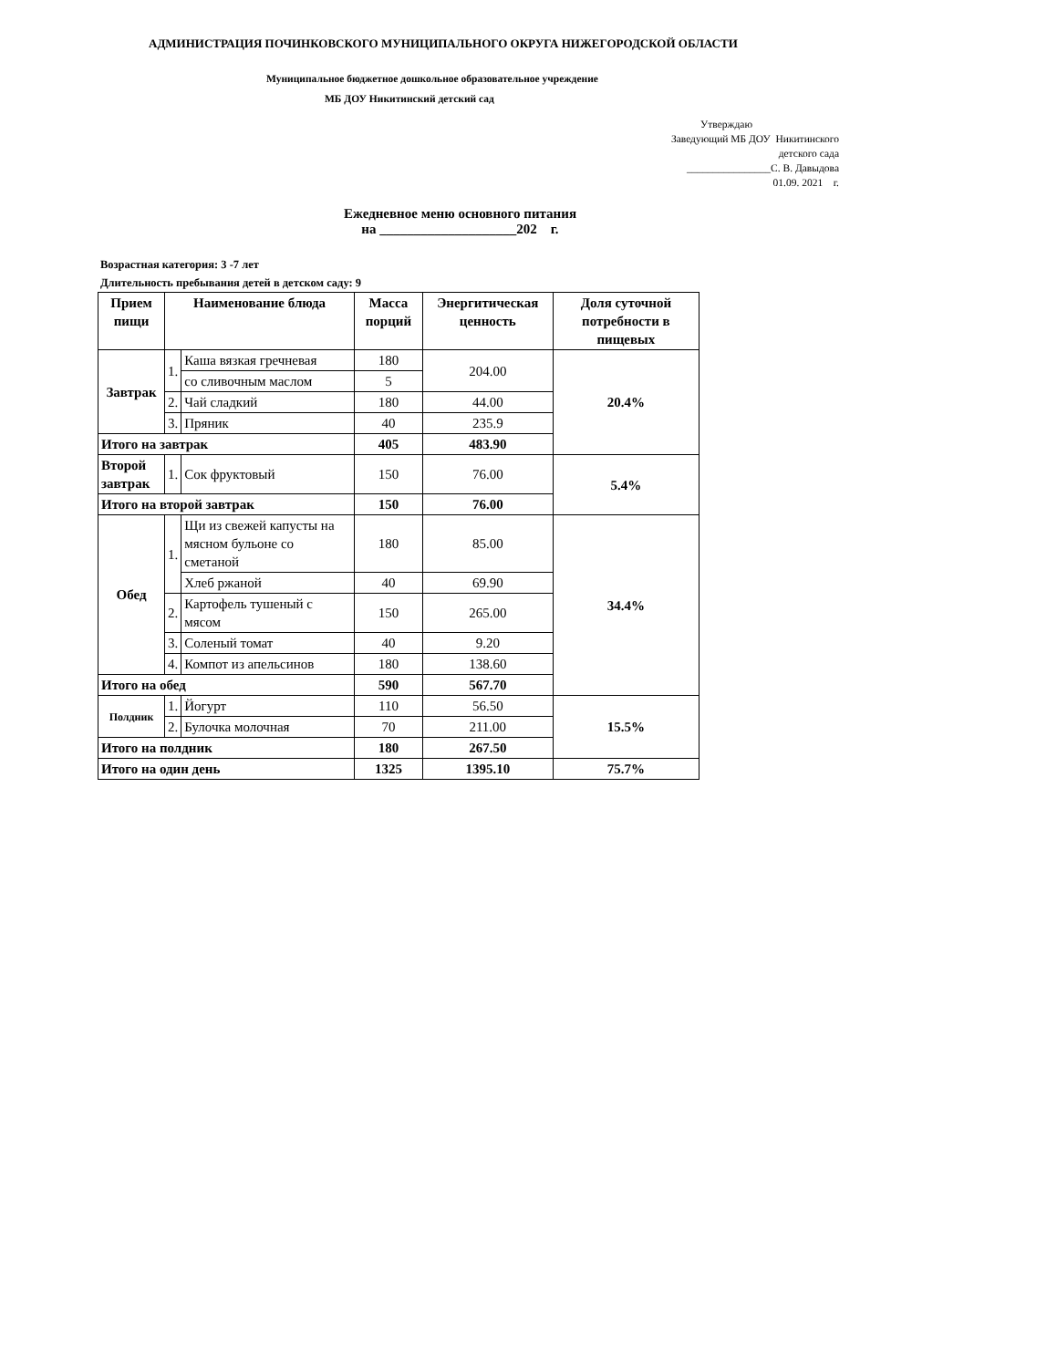АДМИНИСТРАЦИЯ ПОЧИНКОВСКОГО МУНИЦИПАЛЬНОГО ОКРУГА НИЖЕГОРОДСКОЙ ОБЛАСТИ
Муниципальное бюджетное дошкольное образовательное учреждение
МБ ДОУ Никитинский детский сад
Утверждаю
Заведующий МБ ДОУ Никитинского
детского сада
________________С. В. Давыдова
01.09. 2021 г.
Ежедневное меню основного питания
на ____________________202 г.
Возрастная категория: 3 -7 лет
Длительность пребывания детей в детском саду: 9
| Прием пищи | Наименование блюда | | Масса порций | Энергитическая ценность | Доля суточной потребности в пищевых |
| --- | --- | --- | --- | --- | --- |
| Завтрак | 1. | Каша вязкая гречневая | 180 | 204.00 | 20.4% |
| | | со сливочным маслом | 5 | | |
| | 2. | Чай сладкий | 180 | 44.00 | |
| | 3. | Пряник | 40 | 235.9 | |
| Итого на завтрак | | | 405 | 483.90 | |
| Второй завтрак | 1. | Сок фруктовый | 150 | 76.00 | 5.4% |
| Итого на второй завтрак | | | 150 | 76.00 | |
| Обед | 1. | Щи из свежей капусты на мясном бульоне со сметаной | 180 | 85.00 | 34.4% |
| | | Хлеб ржаной | 40 | 69.90 | |
| | 2. | Картофель тушеный с мясом | 150 | 265.00 | |
| | 3. | Соленый томат | 40 | 9.20 | |
| | 4. | Компот из апельсинов | 180 | 138.60 | |
| Итого на обед | | | 590 | 567.70 | |
| Полдник | 1. | Йогурт | 110 | 56.50 | 15.5% |
| | 2. | Булочка молочная | 70 | 211.00 | |
| Итого на полдник | | | 180 | 267.50 | |
| Итого на один день | | | 1325 | 1395.10 | 75.7% |